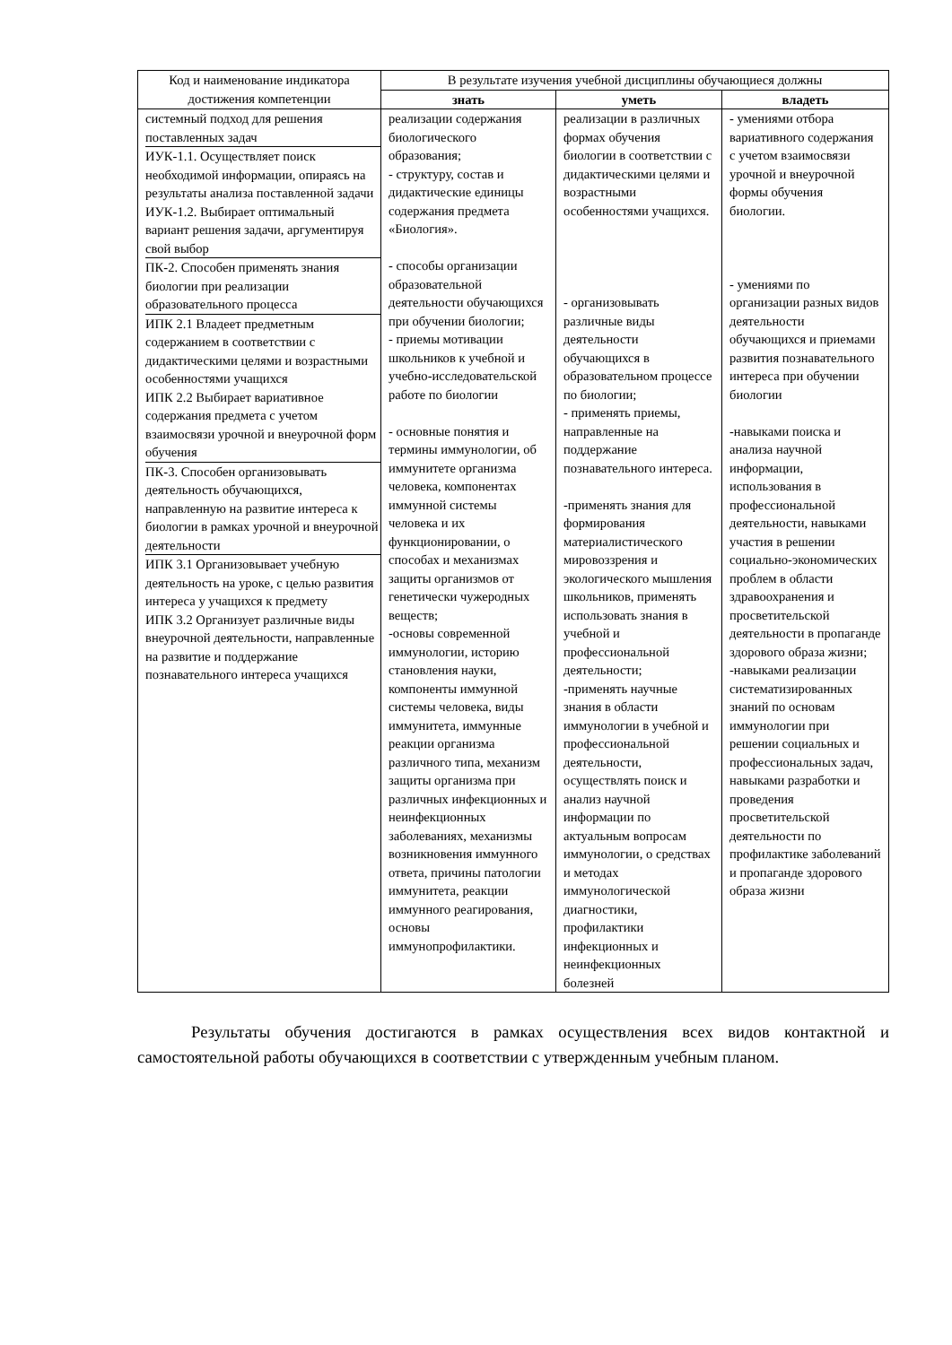| Код и наименование индикатора достижения компетенции | В результате изучения учебной дисциплины обучающиеся должны | | |
| --- | --- | --- | --- |
| | знать | уметь | владеть |
| / системный подход для решения поставленных задач / / ИУК-1.1. Осуществляет поиск необходимой информации, опираясь на результаты анализа поставленной задачи ИУК-1.2. Выбирает оптимальный вариант решения задачи, аргументируя свой выбор / / ПК-2. Способен применять знания биологии при реализации образовательного процесса / / ИПК 2.1 Владеет предметным содержанием в соответствии с дидактическими целями и возрастными особенностями учащихся ИПК 2.2 Выбирает вариативное содержания предмета с учетом взаимосвязи урочной и внеурочной форм обучения / / ПК-3. Способен организовывать деятельность обучающихся, направленную на развитие интереса к биологии в рамках урочной и внеурочной деятельности / / ИПК 3.1 Организовывает учебную деятельность на уроке, с целью развития интереса у учащихся к предмету ИПК 3.2 Организует различные виды внеурочной деятельности, направленные на развитие и поддержание познавательного интереса учащихся / | реализации содержания биологического образования; - структуру, состав и дидактические единицы содержания предмета «Биология». - способы организации образовательной деятельности обучающихся при обучении биологии; - приемы мотивации школьников к учебной и учебно-исследовательской работе по биологии - основные понятия и термины иммунологии, об иммунитете организма человека, компонентах иммунной системы человека и их функционировании, о способах и механизмах защиты организмов от генетически чужеродных веществ; -основы современной иммунологии, историю становления науки, компоненты иммунной системы человека, виды иммунитета, иммунные реакции организма различного типа, механизм защиты организма при различных инфекционных и неинфекционных заболеваниях, механизмы возникновения иммунного ответа, причины патологии иммунитета, реакции иммунного реагирования, основы иммунопрофилактики. | реализации в различных формах обучения биологии в соответствии с дидактическими целями и возрастными особенностями учащихся. - организовывать различные виды деятельности обучающихся в образовательном процессе по биологии; - применять приемы, направленные на поддержание познавательного интереса. -применять знания для формирования материалистического мировоззрения и экологического мышления школьников, применять использовать знания в учебной и профессиональной деятельности; -применять научные знания в области иммунологии в учебной и профессиональной деятельности, осуществлять поиск и анализ научной информации по актуальным вопросам иммунологии, о средствах и методах иммунологической диагностики, профилактики инфекционных и неинфекционных болезней | - умениями отбора вариативного содержания с учетом взаимосвязи урочной и внеурочной формы обучения биологии. - умениями по организации разных видов деятельности обучающихся и приемами развития познавательного интереса при обучении биологии -навыками поиска и анализа научной информации, использования в профессиональной деятельности, навыками участия в решении социально-экономических проблем в области здравоохранения и просветительской деятельности в пропаганде здорового образа жизни; -навыками реализации систематизированных знаний по основам иммунологии при решении социальных и профессиональных задач, навыками разработки и проведения просветительской деятельности по профилактике заболеваний и пропаганде здорового образа жизни |
Результаты обучения достигаются в рамках осуществления всех видов контактной и самостоятельной работы обучающихся в соответствии с утвержденным учебным планом.